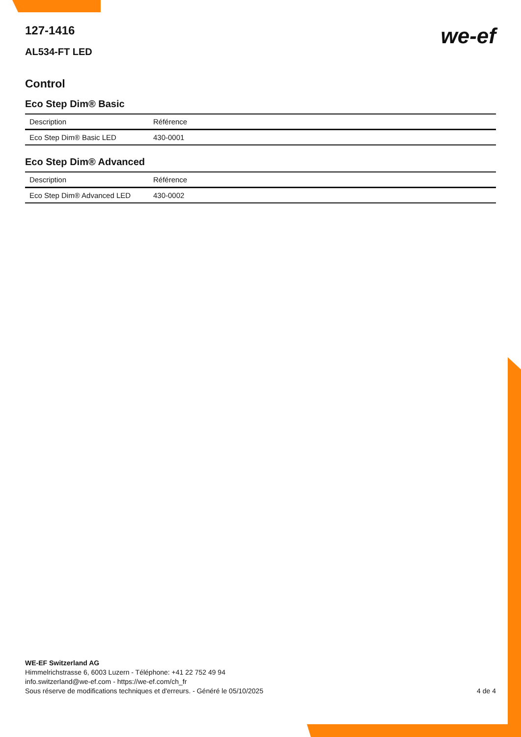we-ef
127-1416
AL534-FT LED
Control
Eco Step Dim® Basic
| Description | Référence |
| --- | --- |
| Eco Step Dim® Basic LED | 430-0001 |
Eco Step Dim® Advanced
| Description | Référence |
| --- | --- |
| Eco Step Dim® Advanced LED | 430-0002 |
WE-EF Switzerland AG
Himmelrichstrasse 6, 6003 Luzern - Téléphone: +41 22 752 49 94
info.switzerland@we-ef.com - https://we-ef.com/ch_fr
Sous réserve de modifications techniques et d'erreurs. - Généré le 05/10/2025 4 de 4